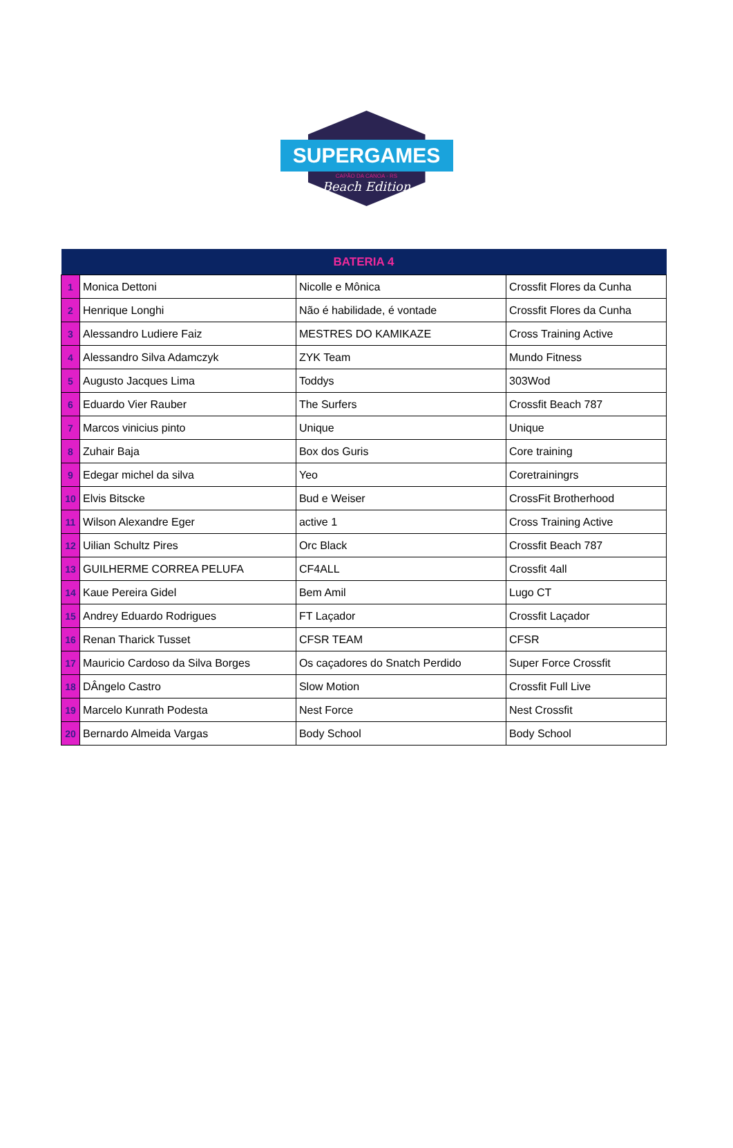SUPERGAMES
CAPÃO DA CANOA - RS
Beach Edition
| BATERIA 4 | | | |
| --- | --- | --- | --- |
| 1 | Monica Dettoni | Nicolle e Mônica | Crossfit Flores da Cunha |
| 2 | Henrique Longhi | Não é habilidade, é vontade | Crossfit Flores da Cunha |
| 3 | Alessandro Ludiere Faiz | MESTRES DO KAMIKAZE | Cross Training Active |
| 4 | Alessandro Silva Adamczyk | ZYK Team | Mundo Fitness |
| 5 | Augusto Jacques Lima | Toddys | 303Wod |
| 6 | Eduardo Vier Rauber | The Surfers | Crossfit Beach 787 |
| 7 | Marcos vinicius pinto | Unique | Unique |
| 8 | Zuhair Baja | Box dos Guris | Core training |
| 9 | Edegar michel da silva | Yeo | Coretrainingrs |
| 10 | Elvis Bitscke | Bud e Weiser | CrossFit Brotherhood |
| 11 | Wilson Alexandre Eger | active 1 | Cross Training Active |
| 12 | Uilian Schultz Pires | Orc Black | Crossfit Beach 787 |
| 13 | GUILHERME CORREA PELUFA | CF4ALL | Crossfit 4all |
| 14 | Kaue Pereira Gidel | Bem Amil | Lugo CT |
| 15 | Andrey Eduardo Rodrigues | FT Laçador | Crossfit Laçador |
| 16 | Renan Tharick Tusset | CFSR TEAM | CFSR |
| 17 | Mauricio Cardoso da Silva Borges | Os caçadores do Snatch Perdido | Super Force Crossfit |
| 18 | DÂngelo Castro | Slow Motion | Crossfit Full Live |
| 19 | Marcelo Kunrath Podesta | Nest Force | Nest Crossfit |
| 20 | Bernardo Almeida Vargas | Body School | Body School |